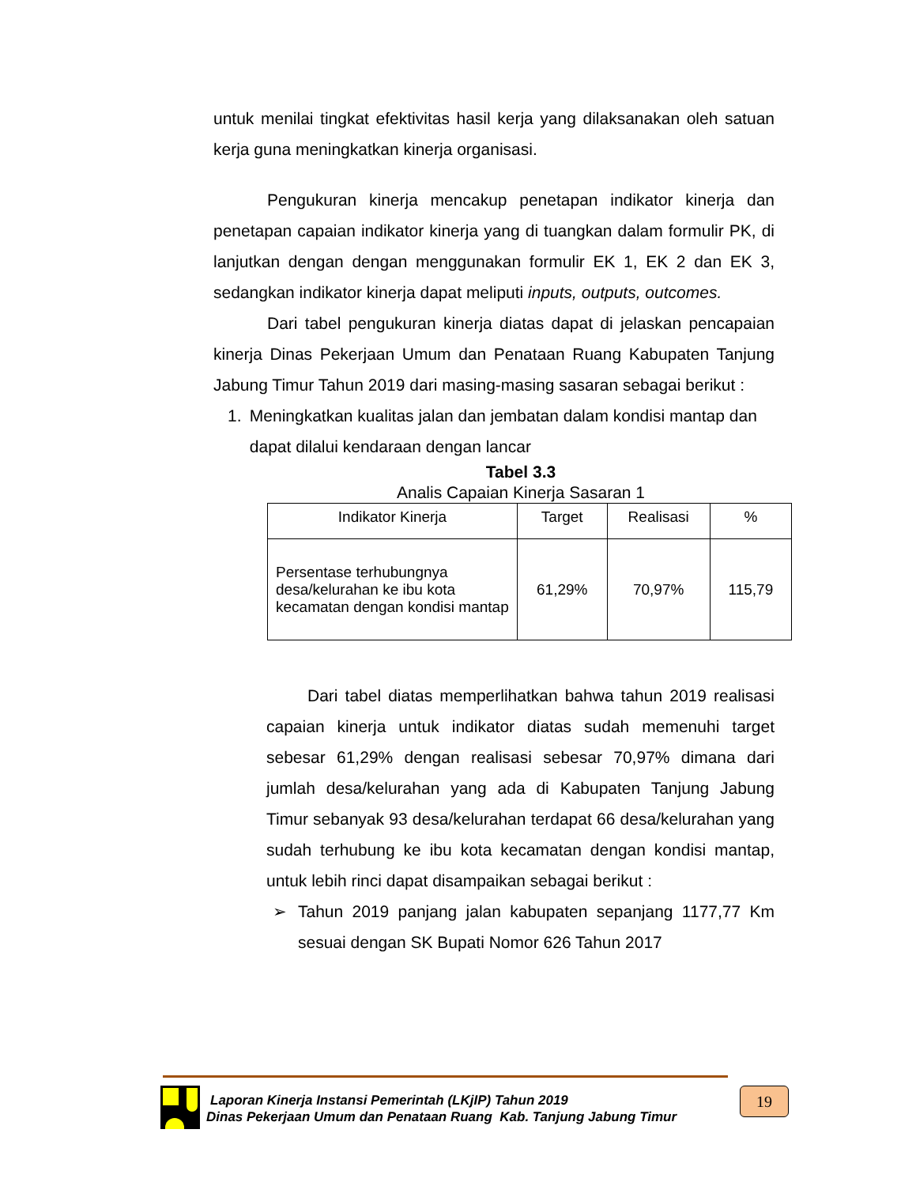untuk menilai tingkat efektivitas hasil kerja yang dilaksanakan oleh satuan kerja guna meningkatkan kinerja organisasi.
Pengukuran kinerja mencakup penetapan indikator kinerja dan penetapan capaian indikator kinerja yang di tuangkan dalam formulir PK, di lanjutkan dengan dengan menggunakan formulir EK 1, EK 2 dan EK 3, sedangkan indikator kinerja dapat meliputi inputs, outputs, outcomes.
Dari tabel pengukuran kinerja diatas dapat di jelaskan pencapaian kinerja Dinas Pekerjaan Umum dan Penataan Ruang Kabupaten Tanjung Jabung Timur Tahun 2019 dari masing-masing sasaran sebagai berikut :
1. Meningkatkan kualitas jalan dan jembatan dalam kondisi mantap dan dapat dilalui kendaraan dengan lancar
Tabel 3.3
Analis Capaian Kinerja Sasaran 1
| Indikator Kinerja | Target | Realisasi | % |
| --- | --- | --- | --- |
| Persentase terhubungnya desa/kelurahan ke ibu kota kecamatan dengan kondisi mantap | 61,29% | 70,97% | 115,79 |
Dari tabel diatas memperlihatkan bahwa tahun 2019 realisasi capaian kinerja untuk indikator diatas sudah memenuhi target sebesar 61,29% dengan realisasi sebesar 70,97% dimana dari jumlah desa/kelurahan yang ada di Kabupaten Tanjung Jabung Timur sebanyak 93 desa/kelurahan terdapat 66 desa/kelurahan yang sudah terhubung ke ibu kota kecamatan dengan kondisi mantap, untuk lebih rinci dapat disampaikan sebagai berikut :
➢
Tahun 2019 panjang jalan kabupaten sepanjang 1177,77 Km sesuai dengan SK Bupati Nomor 626 Tahun 2017
Laporan Kinerja Instansi Pemerintah (LKjIP) Tahun 2019
Dinas Pekerjaan Umum dan Penataan Ruang Kab. Tanjung Jabung Timur
19